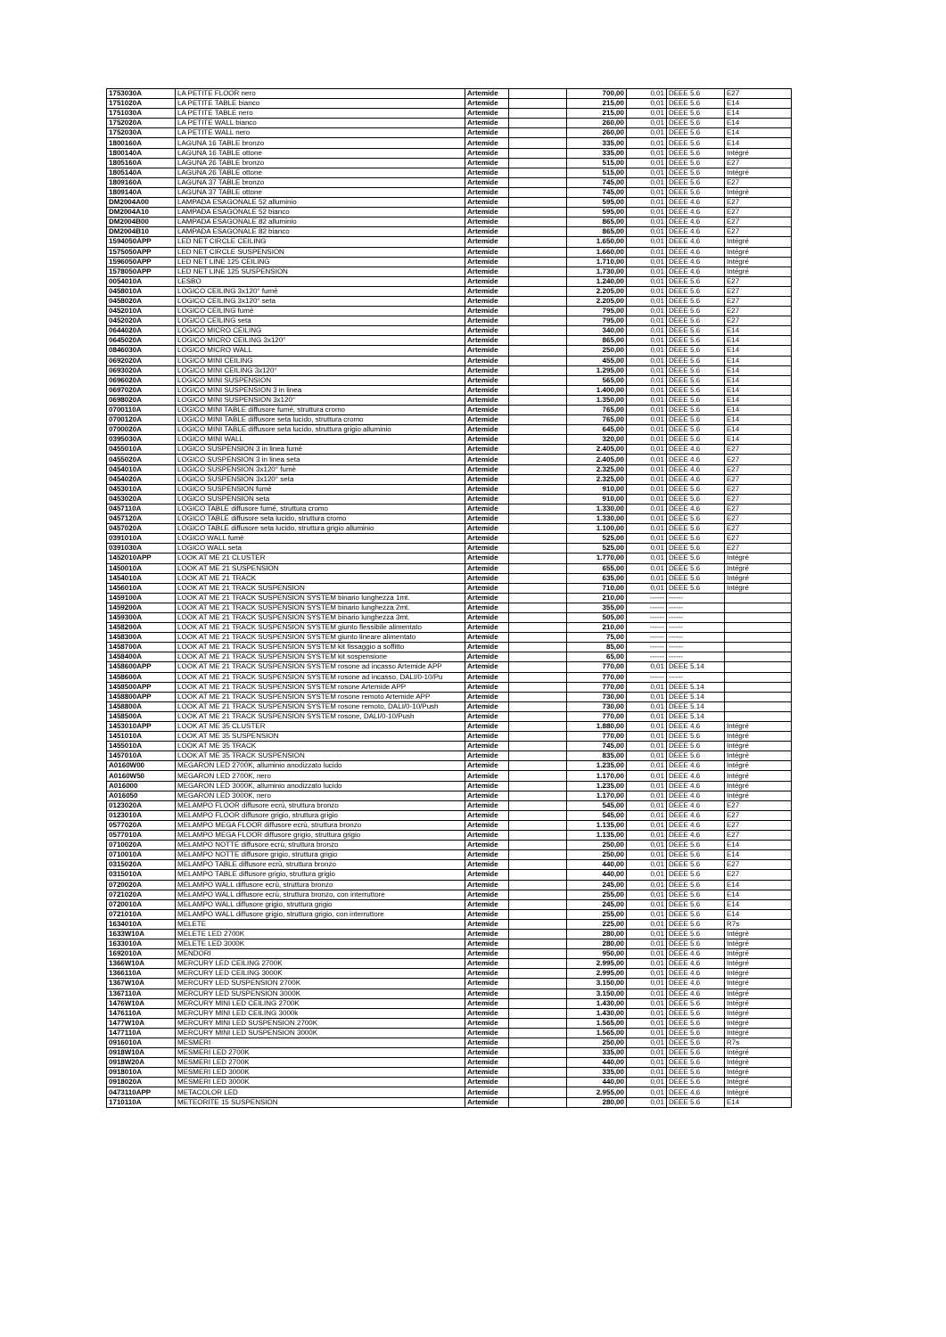| 1753030A | LA PETITE FLOOR nero | Artemide | | 700,00 | 0,01 | DEEE 5.6 | E27 |
| 1751020A | LA PETITE TABLE bianco | Artemide | | 215,00 | 0,01 | DEEE 5.6 | E14 |
| 1751030A | LA PETITE TABLE nero | Artemide | | 215,00 | 0,01 | DEEE 5.6 | E14 |
| 1752020A | LA PETITE WALL bianco | Artemide | | 260,00 | 0,01 | DEEE 5.6 | E14 |
| 1752030A | LA PETITE WALL nero | Artemide | | 260,00 | 0,01 | DEEE 5.6 | E14 |
| 1800160A | LAGUNA 16 TABLE bronzo | Artemide | | 335,00 | 0,01 | DEEE 5.6 | E14 |
| 1800140A | LAGUNA 16 TABLE ottone | Artemide | | 335,00 | 0,01 | DEEE 5.6 | Intégré |
| 1805160A | LAGUNA 26 TABLE bronzo | Artemide | | 515,00 | 0,01 | DEEE 5.6 | E27 |
| 1805140A | LAGUNA 26 TABLE ottone | Artemide | | 515,00 | 0,01 | DEEE 5.6 | Intégré |
| 1809160A | LAGUNA 37 TABLE bronzo | Artemide | | 745,00 | 0,01 | DEEE 5.6 | E27 |
| 1809140A | LAGUNA 37 TABLE ottone | Artemide | | 745,00 | 0,01 | DEEE 5.6 | Intégré |
| DM2004A00 | LAMPADA ESAGONALE 52 alluminio | Artemide | | 595,00 | 0,01 | DEEE 4.6 | E27 |
| DM2004A10 | LAMPADA ESAGONALE 52 bianco | Artemide | | 595,00 | 0,01 | DEEE 4.6 | E27 |
| DM2004B00 | LAMPADA ESAGONALE 82 alluminio | Artemide | | 865,00 | 0,01 | DEEE 4.6 | E27 |
| DM2004B10 | LAMPADA ESAGONALE 82 bianco | Artemide | | 865,00 | 0,01 | DEEE 4.6 | E27 |
| 1594050APP | LED NET CIRCLE CEILING | Artemide | | 1.650,00 | 0,01 | DEEE 4.6 | Intégré |
| 1575050APP | LED NET CIRCLE SUSPENSION | Artemide | | 1.660,00 | 0,01 | DEEE 4.6 | Intégré |
| 1596050APP | LED NET LINE 125 CEILING | Artemide | | 1.710,00 | 0,01 | DEEE 4.6 | Intégré |
| 1578050APP | LED NET LINE 125 SUSPENSION | Artemide | | 1.730,00 | 0,01 | DEEE 4.6 | Intégré |
| 0054010A | LESBO | Artemide | | 1.240,00 | 0,01 | DEEE 5.6 | E27 |
| 0458010A | LOGICO CEILING 3x120° fumè | Artemide | | 2.205,00 | 0,01 | DEEE 5.6 | E27 |
| 0458020A | LOGICO CEILING 3x120° seta | Artemide | | 2.205,00 | 0,01 | DEEE 5.6 | E27 |
| 0452010A | LOGICO CEILING fumè | Artemide | | 795,00 | 0,01 | DEEE 5.6 | E27 |
| 0452020A | LOGICO CEILING seta | Artemide | | 795,00 | 0,01 | DEEE 5.6 | E27 |
| 0644020A | LOGICO MICRO CEILING | Artemide | | 340,00 | 0,01 | DEEE 5.6 | E14 |
| 0645020A | LOGICO MICRO CEILING 3x120° | Artemide | | 865,00 | 0,01 | DEEE 5.6 | E14 |
| 0846030A | LOGICO MICRO WALL | Artemide | | 250,00 | 0,01 | DEEE 5.6 | E14 |
| 0692020A | LOGICO MINI CEILING | Artemide | | 455,00 | 0,01 | DEEE 5.6 | E14 |
| 0693020A | LOGICO MINI CEILING 3x120° | Artemide | | 1.295,00 | 0,01 | DEEE 5.6 | E14 |
| 0696020A | LOGICO MINI SUSPENSION | Artemide | | 565,00 | 0,01 | DEEE 5.6 | E14 |
| 0697020A | LOGICO MINI SUSPENSION 3 in linea | Artemide | | 1.400,00 | 0,01 | DEEE 5.6 | E14 |
| 0698020A | LOGICO MINI SUSPENSION 3x120° | Artemide | | 1.350,00 | 0,01 | DEEE 5.6 | E14 |
| 0700110A | LOGICO MINI TABLE diffusore fumé, struttura cromo | Artemide | | 765,00 | 0,01 | DEEE 5.6 | E14 |
| 0700120A | LOGICO MINI TABLE diffusore seta lucido, struttura cromo | Artemide | | 765,00 | 0,01 | DEEE 5.6 | E14 |
| 0700020A | LOGICO MINI TABLE diffusore seta lucido, struttura grigio alluminio | Artemide | | 645,00 | 0,01 | DEEE 5.6 | E14 |
| 0395030A | LOGICO MINI WALL | Artemide | | 320,00 | 0,01 | DEEE 5.6 | E14 |
| 0455010A | LOGICO SUSPENSION 3 in linea fumè | Artemide | | 2.405,00 | 0,01 | DEEE 4.6 | E27 |
| 0455020A | LOGICO SUSPENSION 3 in linea seta | Artemide | | 2.405,00 | 0,01 | DEEE 4.6 | E27 |
| 0454010A | LOGICO SUSPENSION 3x120° fumè | Artemide | | 2.325,00 | 0,01 | DEEE 4.6 | E27 |
| 0454020A | LOGICO SUSPENSION 3x120° seta | Artemide | | 2.325,00 | 0,01 | DEEE 4.6 | E27 |
| 0453010A | LOGICO SUSPENSION fumè | Artemide | | 910,00 | 0,01 | DEEE 5.6 | E27 |
| 0453020A | LOGICO SUSPENSION seta | Artemide | | 910,00 | 0,01 | DEEE 5.6 | E27 |
| 0457110A | LOGICO TABLE diffusore fumé, struttura cromo | Artemide | | 1.330,00 | 0,01 | DEEE 4.6 | E27 |
| 0457120A | LOGICO TABLE diffusore seta lucido, struttura cromo | Artemide | | 1.330,00 | 0,01 | DEEE 5.6 | E27 |
| 0457020A | LOGICO TABLE diffusore seta lucido, struttura grigio alluminio | Artemide | | 1.100,00 | 0,01 | DEEE 5.6 | E27 |
| 0391010A | LOGICO WALL fumè | Artemide | | 525,00 | 0,01 | DEEE 5.6 | E27 |
| 0391030A | LOGICO WALL seta | Artemide | | 525,00 | 0,01 | DEEE 5.6 | E27 |
| 1452010APP | LOOK AT ME 21 CLUSTER | Artemide | | 1.770,00 | 0,01 | DEEE 5.6 | Intégré |
| 1450010A | LOOK AT ME 21 SUSPENSION | Artemide | | 655,00 | 0,01 | DEEE 5.6 | Intégré |
| 1454010A | LOOK AT ME 21 TRACK | Artemide | | 635,00 | 0,01 | DEEE 5.6 | Intégré |
| 1456010A | LOOK AT ME 21 TRACK SUSPENSION | Artemide | | 710,00 | 0,01 | DEEE 5.6 | Intégré |
| 1459100A | LOOK AT ME 21 TRACK SUSPENSION SYSTEM binario lunghezza 1mt. | Artemide | | 210,00 | ------ | ------ | |
| 1459200A | LOOK AT ME 21 TRACK SUSPENSION SYSTEM binario lunghezza 2mt. | Artemide | | 355,00 | ------ | ------ | |
| 1459300A | LOOK AT ME 21 TRACK SUSPENSION SYSTEM binario lunghezza 3mt. | Artemide | | 505,00 | ------ | ------ | |
| 1458200A | LOOK AT ME 21 TRACK SUSPENSION SYSTEM giunto flessibile alimentato | Artemide | | 210,00 | ------ | ------ | |
| 1458300A | LOOK AT ME 21 TRACK SUSPENSION SYSTEM giunto lineare alimentato | Artemide | | 75,00 | ------ | ------ | |
| 1458700A | LOOK AT ME 21 TRACK SUSPENSION SYSTEM kit fissaggio a soffitto | Artemide | | 85,00 | ------ | ------ | |
| 1458400A | LOOK AT ME 21 TRACK SUSPENSION SYSTEM kit sospensione | Artemide | | 65,00 | ------ | ------ | |
| 1458600APP | LOOK AT ME 21 TRACK SUSPENSION SYSTEM rosone ad incasso Artemide APP | Artemide | | 770,00 | 0,01 | DEEE 5.14 | |
| 1458600A | LOOK AT ME 21 TRACK SUSPENSION SYSTEM rosone ad incasso, DALI/0-10/Pu | Artemide | | 770,00 | ------ | ------ | |
| 1458500APP | LOOK AT ME 21 TRACK SUSPENSION SYSTEM rosone Artemide APP | Artemide | | 770,00 | 0,01 | DEEE 5.14 | |
| 1458800APP | LOOK AT ME 21 TRACK SUSPENSION SYSTEM rosone remoto Artemide APP | Artemide | | 730,00 | 0,01 | DEEE 5.14 | |
| 1458800A | LOOK AT ME 21 TRACK SUSPENSION SYSTEM rosone remoto, DALI/0-10/Push | Artemide | | 730,00 | 0,01 | DEEE 5.14 | |
| 1458500A | LOOK AT ME 21 TRACK SUSPENSION SYSTEM rosone, DALI/0-10/Push | Artemide | | 770,00 | 0,01 | DEEE 5.14 | |
| 1453010APP | LOOK AT ME 35 CLUSTER | Artemide | | 1.880,00 | 0,01 | DEEE 4.6 | Intégré |
| 1451010A | LOOK AT ME 35 SUSPENSION | Artemide | | 770,00 | 0,01 | DEEE 5.6 | Intégré |
| 1455010A | LOOK AT ME 35 TRACK | Artemide | | 745,00 | 0,01 | DEEE 5.6 | Intégré |
| 1457010A | LOOK AT ME 35 TRACK SUSPENSION | Artemide | | 835,00 | 0,01 | DEEE 5.6 | Intégré |
| A0160W00 | MEGARON LED 2700K, alluminio anodizzato lucido | Artemide | | 1.235,00 | 0,01 | DEEE 4.6 | Intégré |
| A0160W50 | MEGARON LED 2700K, nero | Artemide | | 1.170,00 | 0,01 | DEEE 4.6 | Intégré |
| A016000 | MEGARON LED 3000K, alluminio anodizzato lucido | Artemide | | 1.235,00 | 0,01 | DEEE 4.6 | Intégré |
| A016050 | MEGARON LED 3000K, nero | Artemide | | 1.170,00 | 0,01 | DEEE 4.6 | Intégré |
| 0123020A | MELAMPO FLOOR diffusore ecrù, struttura bronzo | Artemide | | 545,00 | 0,01 | DEEE 4.6 | E27 |
| 0123010A | MELAMPO FLOOR diffusore grigio, struttura grigio | Artemide | | 545,00 | 0,01 | DEEE 4.6 | E27 |
| 0577020A | MELAMPO MEGA FLOOR diffusore ecrù, struttura bronzo | Artemide | | 1.135,00 | 0,01 | DEEE 4.6 | E27 |
| 0577010A | MELAMPO MEGA FLOOR diffusore grigio, struttura grigio | Artemide | | 1.135,00 | 0,01 | DEEE 4.6 | E27 |
| 0710020A | MELAMPO NOTTE diffusore ecrù, struttura bronzo | Artemide | | 250,00 | 0,01 | DEEE 5.6 | E14 |
| 0710010A | MELAMPO NOTTE diffusore grigio, struttura grigio | Artemide | | 250,00 | 0,01 | DEEE 5.6 | E14 |
| 0315020A | MELAMPO TABLE diffusore ecrù, struttura bronzo | Artemide | | 440,00 | 0,01 | DEEE 5.6 | E27 |
| 0315010A | MELAMPO TABLE diffusore grigio, struttura grigio | Artemide | | 440,00 | 0,01 | DEEE 5.6 | E27 |
| 0720020A | MELAMPO WALL diffusore ecrù, struttura bronzo | Artemide | | 245,00 | 0,01 | DEEE 5.6 | E14 |
| 0721020A | MELAMPO WALL diffusore ecrù, struttura bronzo, con interruttore | Artemide | | 255,00 | 0,01 | DEEE 5.6 | E14 |
| 0720010A | MELAMPO WALL diffusore grigio, struttura grigio | Artemide | | 245,00 | 0,01 | DEEE 5.6 | E14 |
| 0721010A | MELAMPO WALL diffusore grigio, struttura grigio, con interruttore | Artemide | | 255,00 | 0,01 | DEEE 5.6 | E14 |
| 1634010A | MELETE | Artemide | | 225,00 | 0,01 | DEEE 5.6 | R7s |
| 1633W10A | MELETE LED 2700K | Artemide | | 280,00 | 0,01 | DEEE 5.6 | Intégré |
| 1633010A | MELETE LED 3000K | Artemide | | 280,00 | 0,01 | DEEE 5.6 | Intégré |
| 1692010A | MENDORI | Artemide | | 950,00 | 0,01 | DEEE 4.6 | Intégré |
| 1366W10A | MERCURY LED CEILING 2700K | Artemide | | 2.995,00 | 0,01 | DEEE 4.6 | Intégré |
| 1366110A | MERCURY LED CEILING 3000K | Artemide | | 2.995,00 | 0,01 | DEEE 4.6 | Intégré |
| 1367W10A | MERCURY LED SUSPENSION 2700K | Artemide | | 3.150,00 | 0,01 | DEEE 4.6 | Intégré |
| 1367110A | MERCURY LED SUSPENSION 3000K | Artemide | | 3.150,00 | 0,01 | DEEE 4.6 | Intégré |
| 1476W10A | MERCURY MINI LED CEILING 2700K | Artemide | | 1.430,00 | 0,01 | DEEE 5.6 | Intégré |
| 1476110A | MERCURY MINI LED CEILING 3000k | Artemide | | 1.430,00 | 0,01 | DEEE 5.6 | Intégré |
| 1477W10A | MERCURY MINI LED SUSPENSION 2700K | Artemide | | 1.565,00 | 0,01 | DEEE 5.6 | Intégré |
| 1477110A | MERCURY MINI LED SUSPENSION 3000K | Artemide | | 1.565,00 | 0,01 | DEEE 5.6 | Intégré |
| 0916010A | MESMERI | Artemide | | 250,00 | 0,01 | DEEE 5.6 | R7s |
| 0918W10A | MESMERI LED 2700K | Artemide | | 335,00 | 0,01 | DEEE 5.6 | Intégré |
| 0918W20A | MESMERI LED 2700K | Artemide | | 440,00 | 0,01 | DEEE 5.6 | Intégré |
| 0918010A | MESMERI LED 3000K | Artemide | | 335,00 | 0,01 | DEEE 5.6 | Intégré |
| 0918020A | MESMERI LED 3000K | Artemide | | 440,00 | 0,01 | DEEE 5.6 | Intégré |
| 0473110APP | METACOLOR LED | Artemide | | 2.955,00 | 0,01 | DEEE 4.6 | Intégré |
| 1710110A | METEORITE 15 SUSPENSION | Artemide | | 280,00 | 0,01 | DEEE 5.6 | E14 |